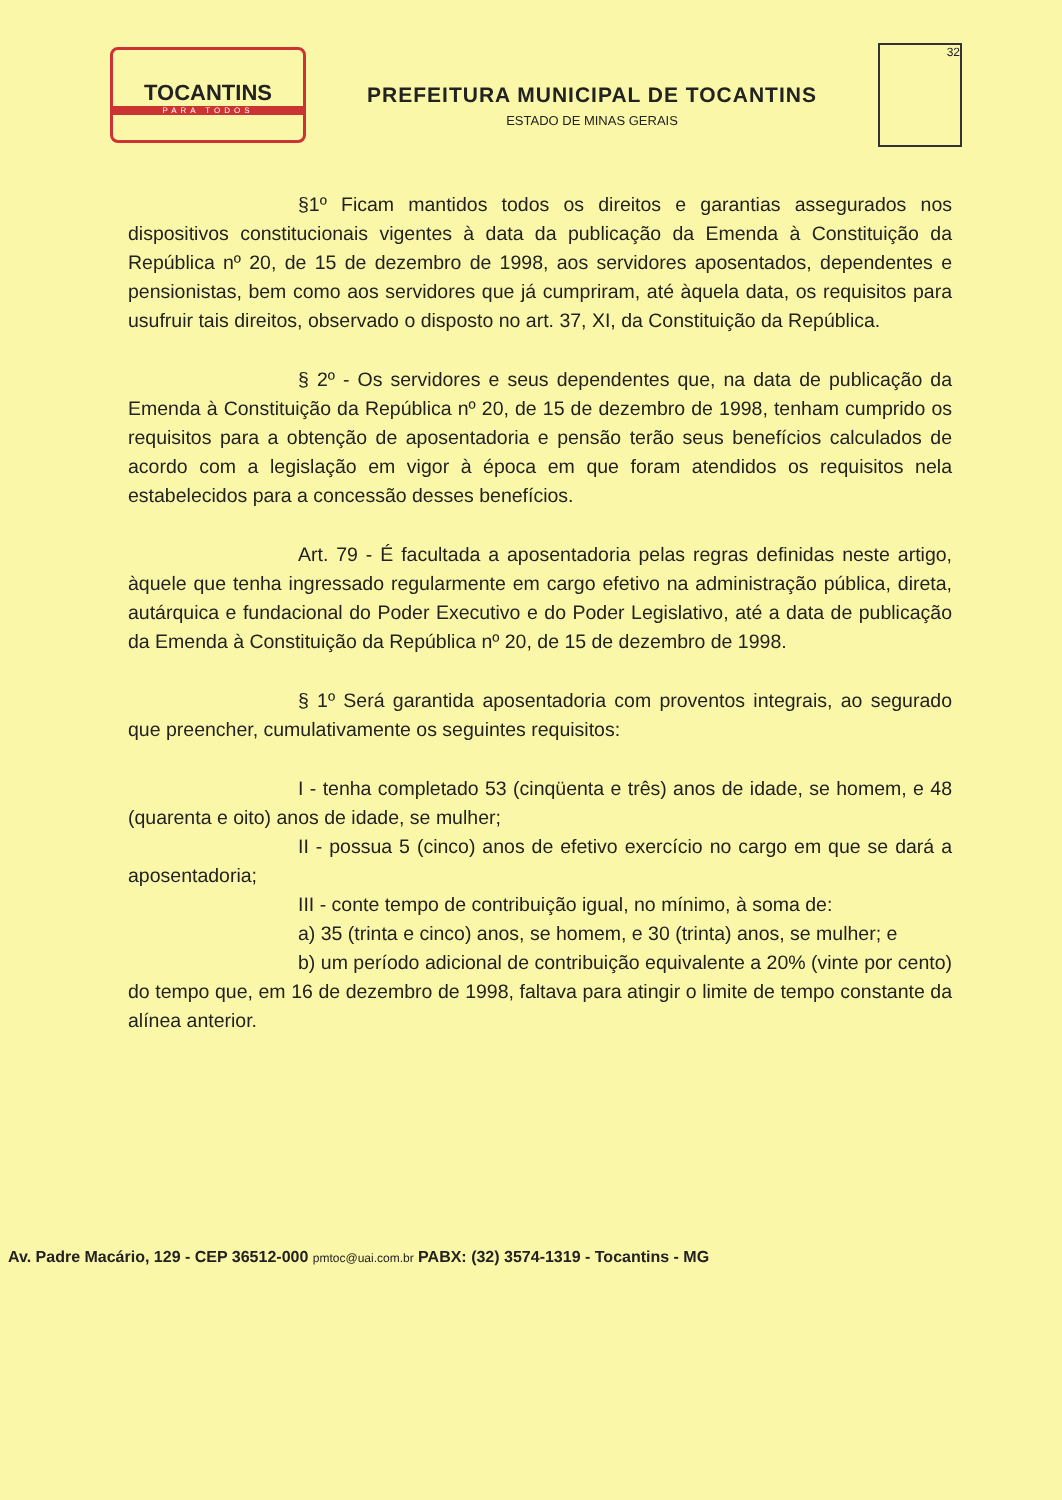TOCANTINS
PARA TODOS
PREFEITURA MUNICIPAL DE TOCANTINS
ESTADO DE MINAS GERAIS
32
§1º Ficam mantidos todos os direitos e garantias assegurados nos dispositivos constitucionais vigentes à data da publicação da Emenda à Constituição da República nº 20, de 15 de dezembro de 1998, aos servidores aposentados, dependentes e pensionistas, bem como aos servidores que já cumpriram, até àquela data, os requisitos para usufruir tais direitos, observado o disposto no art. 37, XI, da Constituição da República.
§ 2º - Os servidores e seus dependentes que, na data de publicação da Emenda à Constituição da República nº 20, de 15 de dezembro de 1998, tenham cumprido os requisitos para a obtenção de aposentadoria e pensão terão seus benefícios calculados de acordo com a legislação em vigor à época em que foram atendidos os requisitos nela estabelecidos para a concessão desses benefícios.
Art. 79 - É facultada a aposentadoria pelas regras definidas neste artigo, àquele que tenha ingressado regularmente em cargo efetivo na administração pública, direta, autárquica e fundacional do Poder Executivo e do Poder Legislativo, até a data de publicação da Emenda à Constituição da República nº 20, de 15 de dezembro de 1998.
§ 1º Será garantida aposentadoria com proventos integrais, ao segurado que preencher, cumulativamente os seguintes requisitos:
I - tenha completado 53 (cinqüenta e três) anos de idade, se homem, e 48 (quarenta e oito) anos de idade, se mulher;
II - possua 5 (cinco) anos de efetivo exercício no cargo em que se dará a aposentadoria;
III - conte tempo de contribuição igual, no mínimo, à soma de:
a) 35 (trinta e cinco) anos, se homem, e 30 (trinta) anos, se mulher; e
b) um período adicional de contribuição equivalente a 20% (vinte por cento) do tempo que, em 16 de dezembro de 1998, faltava para atingir o limite de tempo constante da alínea anterior.
Av. Padre Macário, 129 - CEP 36512-000 pmtoc@uai.com.br PABX: (32) 3574-1319 - Tocantins - MG